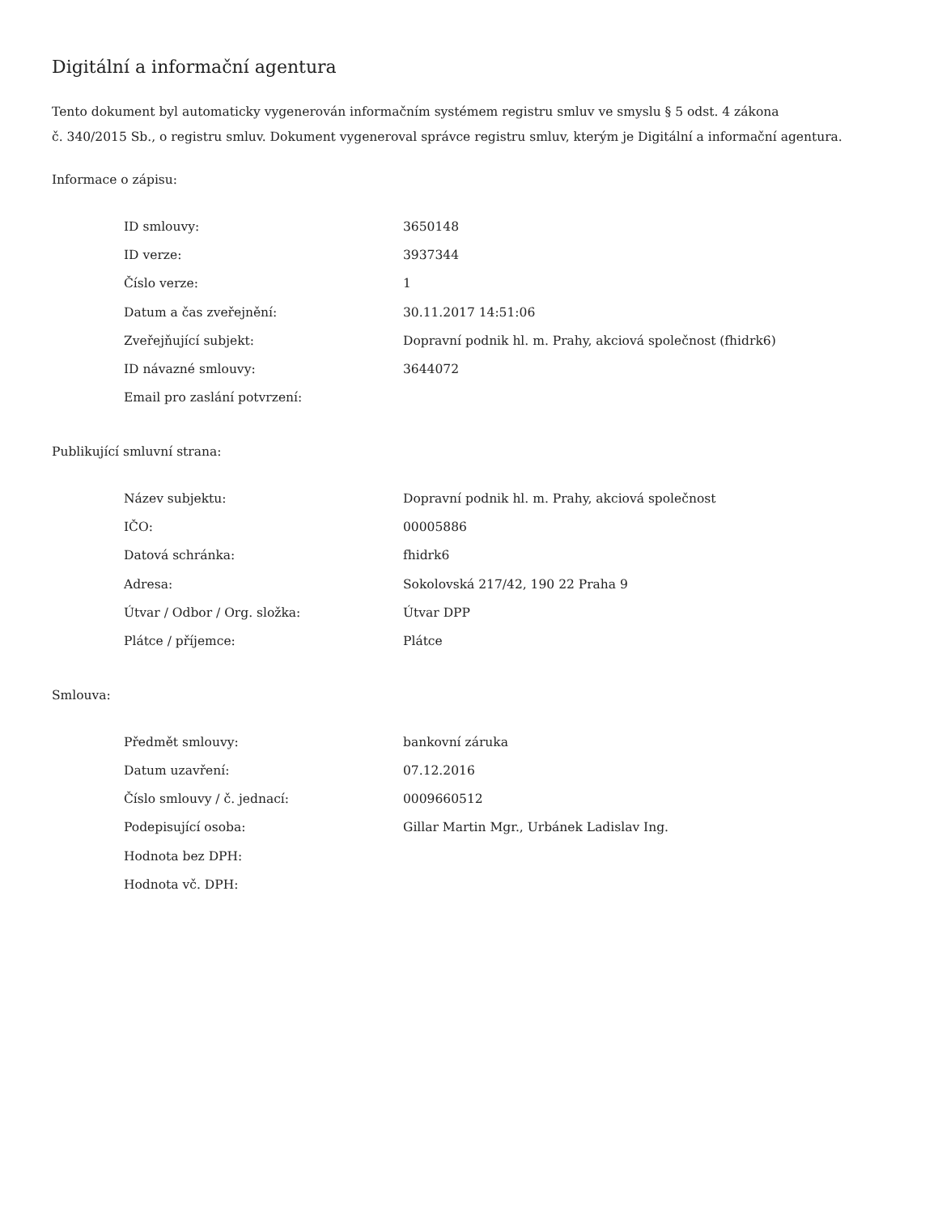Digitální a informační agentura
Tento dokument byl automaticky vygenerován informačním systémem registru smluv ve smyslu § 5 odst. 4 zákona
č. 340/2015 Sb., o registru smluv. Dokument vygeneroval správce registru smluv, kterým je Digitální a informační agentura.
Informace o zápisu:
| ID smlouvy: | 3650148 |
| ID verze: | 3937344 |
| Číslo verze: | 1 |
| Datum a čas zveřejnění: | 30.11.2017 14:51:06 |
| Zveřejňující subjekt: | Dopravní podnik hl. m. Prahy, akciová společnost (fhidrk6) |
| ID návazné smlouvy: | 3644072 |
| Email pro zaslání potvrzení: | |
Publikující smluvní strana:
| Název subjektu: | Dopravní podnik hl. m. Prahy, akciová společnost |
| IČO: | 00005886 |
| Datová schránka: | fhidrk6 |
| Adresa: | Sokolovská 217/42, 190 22 Praha 9 |
| Útvar / Odbor / Org. složka: | Útvar DPP |
| Plátce / příjemce: | Plátce |
Smlouva:
| Předmět smlouvy: | bankovní záruka |
| Datum uzavření: | 07.12.2016 |
| Číslo smlouvy / č. jednací: | 0009660512 |
| Podepisující osoba: | Gillar Martin Mgr., Urbánek Ladislav Ing. |
| Hodnota bez DPH: | |
| Hodnota vč. DPH: | |